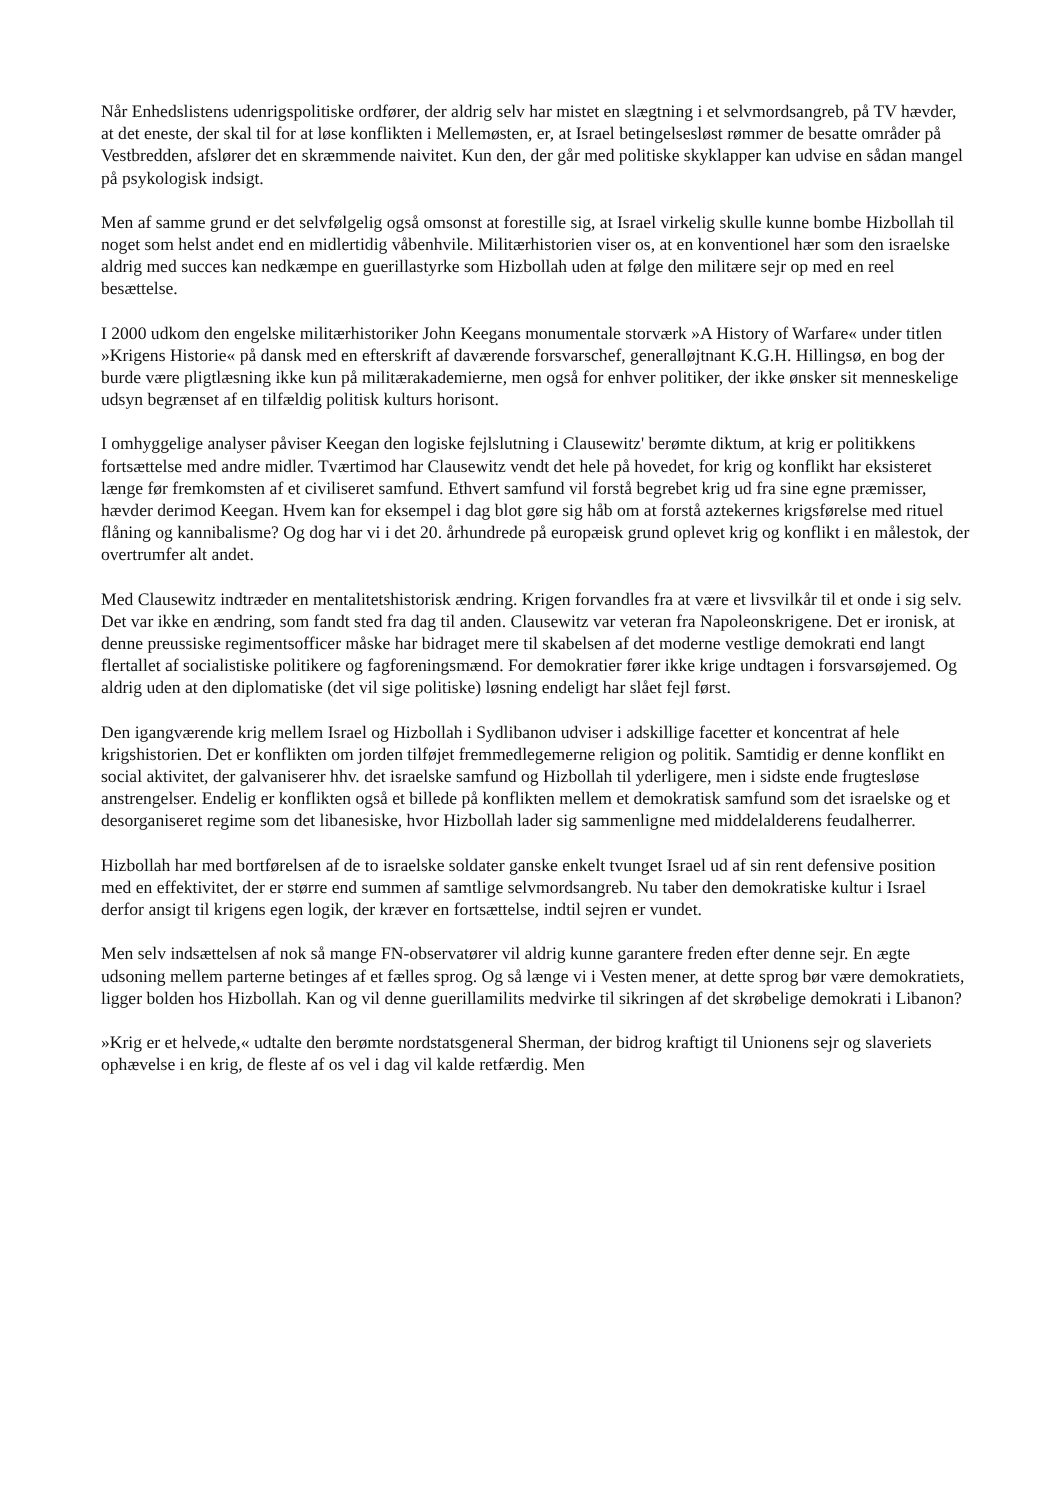Når Enhedslistens udenrigspolitiske ordfører, der aldrig selv har mistet en slægtning i et selvmordsangreb, på TV hævder, at det eneste, der skal til for at løse konflikten i Mellemøsten, er, at Israel betingelsesløst rømmer de besatte områder på Vestbredden, afslører det en skræmmende naivitet. Kun den, der går med politiske skyklapper kan udvise en sådan mangel på psykologisk indsigt.
Men af samme grund er det selvfølgelig også omsonst at forestille sig, at Israel virkelig skulle kunne bombe Hizbollah til noget som helst andet end en midlertidig våbenhvile. Militærhistorien viser os, at en konventionel hær som den israelske aldrig med succes kan nedkæmpe en guerillastyrke som Hizbollah uden at følge den militære sejr op med en reel besættelse.
I 2000 udkom den engelske militærhistoriker John Keegans monumentale storværk »A History of Warfare« under titlen »Krigens Historie« på dansk med en efterskrift af daværende forsvarschef, generalløjtnant K.G.H. Hillingsø, en bog der burde være pligtlæsning ikke kun på militærakademierne, men også for enhver politiker, der ikke ønsker sit menneskelige udsyn begrænset af en tilfældig politisk kulturs horisont.
I omhyggelige analyser påviser Keegan den logiske fejlslutning i Clausewitz' berømte diktum, at krig er politikkens fortsættelse med andre midler. Tværtimod har Clausewitz vendt det hele på hovedet, for krig og konflikt har eksisteret længe før fremkomsten af et civiliseret samfund. Ethvert samfund vil forstå begrebet krig ud fra sine egne præmisser, hævder derimod Keegan. Hvem kan for eksempel i dag blot gøre sig håb om at forstå aztekernes krigsførelse med rituel flåning og kannibalisme? Og dog har vi i det 20. århundrede på europæisk grund oplevet krig og konflikt i en målestok, der overtrumfer alt andet.
Med Clausewitz indtræder en mentalitetshistorisk ændring. Krigen forvandles fra at være et livsvilkår til et onde i sig selv. Det var ikke en ændring, som fandt sted fra dag til anden. Clausewitz var veteran fra Napoleonskrigene. Det er ironisk, at denne preussiske regimentsofficer måske har bidraget mere til skabelsen af det moderne vestlige demokrati end langt flertallet af socialistiske politikere og fagforeningsmænd. For demokratier fører ikke krige undtagen i forsvarsøjemed. Og aldrig uden at den diplomatiske (det vil sige politiske) løsning endeligt har slået fejl først.
Den igangværende krig mellem Israel og Hizbollah i Sydlibanon udviser i adskillige facetter et koncentrat af hele krigshistorien. Det er konflikten om jorden tilføjet fremmedlegemerne religion og politik. Samtidig er denne konflikt en social aktivitet, der galvaniserer hhv. det israelske samfund og Hizbollah til yderligere, men i sidste ende frugtesløse anstrengelser. Endelig er konflikten også et billede på konflikten mellem et demokratisk samfund som det israelske og et desorganiseret regime som det libanesiske, hvor Hizbollah lader sig sammenligne med middelalderens feudalherrer.
Hizbollah har med bortførelsen af de to israelske soldater ganske enkelt tvunget Israel ud af sin rent defensive position med en effektivitet, der er større end summen af samtlige selvmordsangreb. Nu taber den demokratiske kultur i Israel derfor ansigt til krigens egen logik, der kræver en fortsættelse, indtil sejren er vundet.
Men selv indsættelsen af nok så mange FN-observatører vil aldrig kunne garantere freden efter denne sejr. En ægte udsoning mellem parterne betinges af et fælles sprog. Og så længe vi i Vesten mener, at dette sprog bør være demokratiets, ligger bolden hos Hizbollah. Kan og vil denne guerillamilits medvirke til sikringen af det skrøbelige demokrati i Libanon?
»Krig er et helvede,« udtalte den berømte nordstatsgeneral Sherman, der bidrog kraftigt til Unionens sejr og slaveriets ophævelse i en krig, de fleste af os vel i dag vil kalde retfærdig. Men